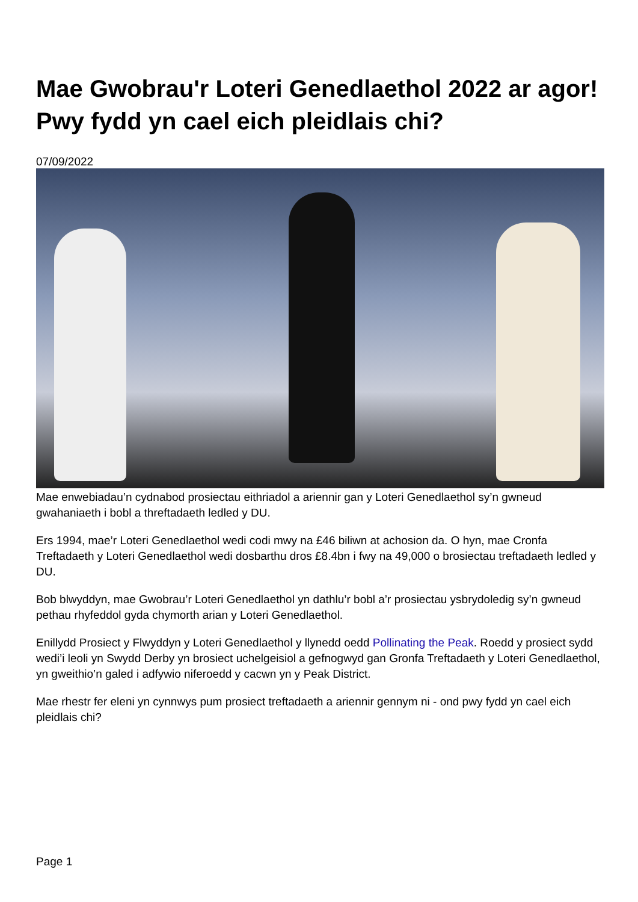Mae Gwobrau'r Loteri Genedlaethol 2022 ar agor! Pwy fydd yn cael eich pleidlais chi?
07/09/2022
Mae enwebiadau’n cydnabod prosiectau eithriadol a ariennir gan y Loteri Genedlaethol sy’n gwneud gwahaniaeth i bobl a threftadaeth ledled y DU.
Ers 1994, mae’r Loteri Genedlaethol wedi codi mwy na £46 biliwn at achosion da. O hyn, mae Cronfa Treftadaeth y Loteri Genedlaethol wedi dosbarthu dros £8.4bn i fwy na 49,000 o brosiectau treftadaeth ledled y DU.
Bob blwyddyn, mae Gwobrau’r Loteri Genedlaethol yn dathlu’r bobl a’r prosiectau ysbrydoledig sy’n gwneud pethau rhyfeddol gyda chymorth arian y Loteri Genedlaethol.
Enillydd Prosiect y Flwyddyn y Loteri Genedlaethol y llynedd oedd Pollinating the Peak. Roedd y prosiect sydd wedi’i leoli yn Swydd Derby yn brosiect uchelgeisiol a gefnogwyd gan Gronfa Treftadaeth y Loteri Genedlaethol, yn gweithio’n galed i adfywio niferoedd y cacwn yn y Peak District.
Mae rhestr fer eleni yn cynnwys pum prosiect treftadaeth a ariennir gennym ni - ond pwy fydd yn cael eich pleidlais chi?
Page 1